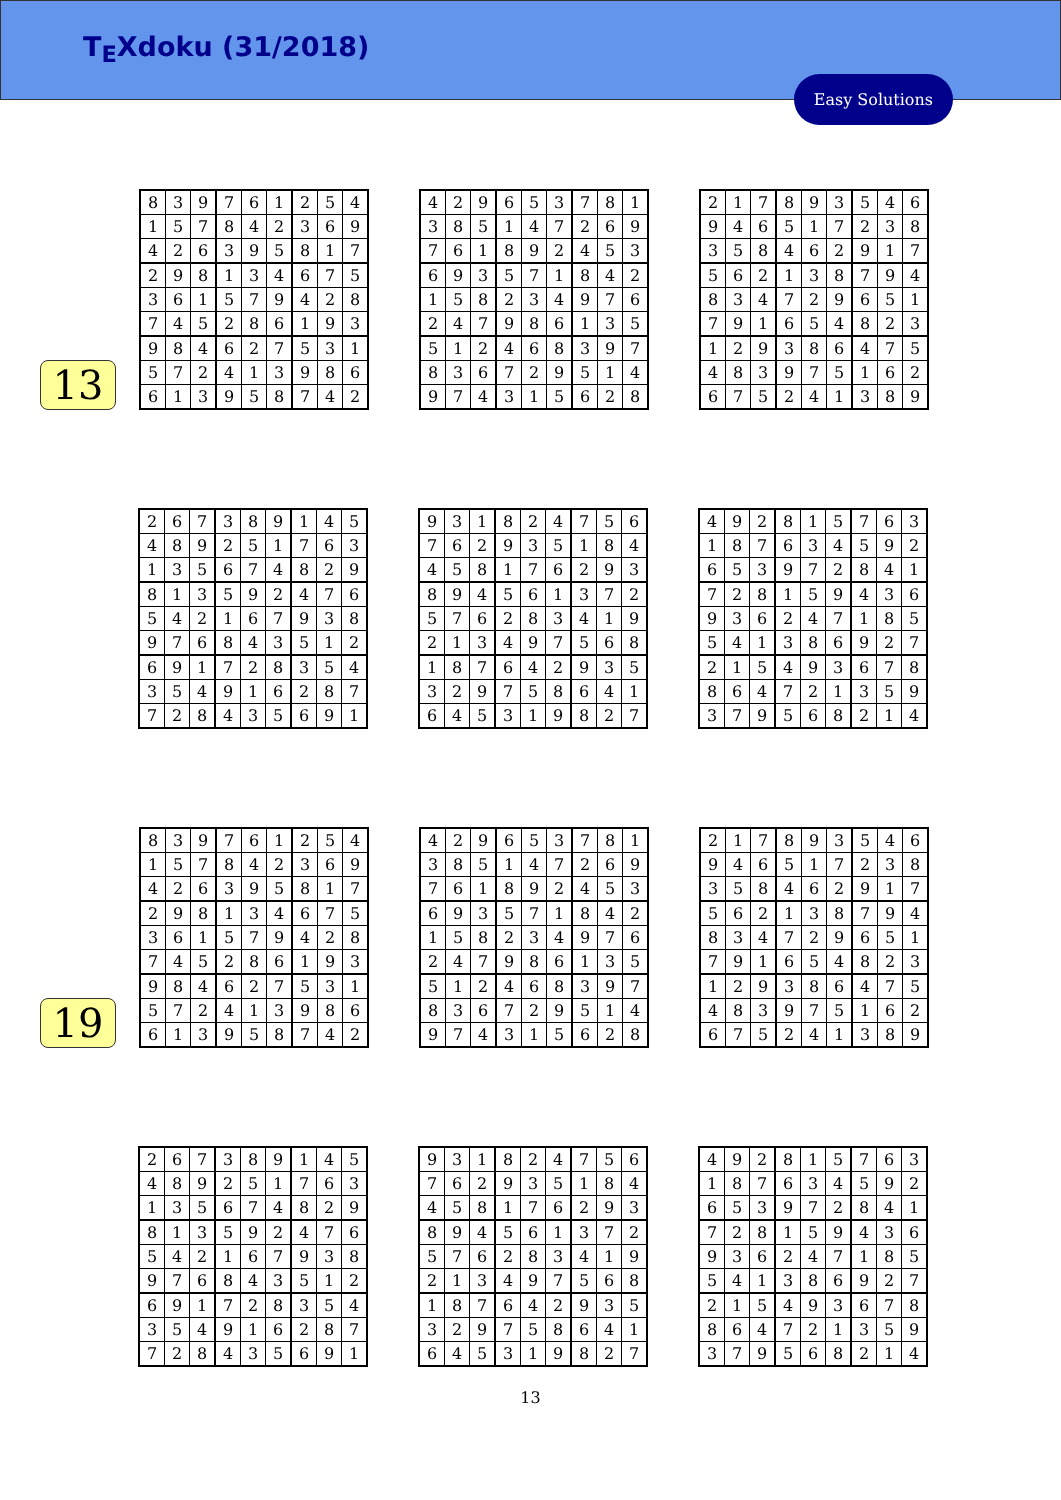T<sub>E</sub>Xdoku (31/2018)
Easy Solutions
13
| 8 | 3 | 9 | 7 | 6 | 1 | 2 | 5 | 4 |
| 1 | 5 | 7 | 8 | 4 | 2 | 3 | 6 | 9 |
| 4 | 2 | 6 | 3 | 9 | 5 | 8 | 1 | 7 |
| 2 | 9 | 8 | 1 | 3 | 4 | 6 | 7 | 5 |
| 3 | 6 | 1 | 5 | 7 | 9 | 4 | 2 | 8 |
| 7 | 4 | 5 | 2 | 8 | 6 | 1 | 9 | 3 |
| 9 | 8 | 4 | 6 | 2 | 7 | 5 | 3 | 1 |
| 5 | 7 | 2 | 4 | 1 | 3 | 9 | 8 | 6 |
| 6 | 1 | 3 | 9 | 5 | 8 | 7 | 4 | 2 |
| 4 | 2 | 9 | 6 | 5 | 3 | 7 | 8 | 1 |
| 3 | 8 | 5 | 1 | 4 | 7 | 2 | 6 | 9 |
| 7 | 6 | 1 | 8 | 9 | 2 | 4 | 5 | 3 |
| 6 | 9 | 3 | 5 | 7 | 1 | 8 | 4 | 2 |
| 1 | 5 | 8 | 2 | 3 | 4 | 9 | 7 | 6 |
| 2 | 4 | 7 | 9 | 8 | 6 | 1 | 3 | 5 |
| 5 | 1 | 2 | 4 | 6 | 8 | 3 | 9 | 7 |
| 8 | 3 | 6 | 7 | 2 | 9 | 5 | 1 | 4 |
| 9 | 7 | 4 | 3 | 1 | 5 | 6 | 2 | 8 |
| 2 | 1 | 7 | 8 | 9 | 3 | 5 | 4 | 6 |
| 9 | 4 | 6 | 5 | 1 | 7 | 2 | 3 | 8 |
| 3 | 5 | 8 | 4 | 6 | 2 | 9 | 1 | 7 |
| 5 | 6 | 2 | 1 | 3 | 8 | 7 | 9 | 4 |
| 8 | 3 | 4 | 7 | 2 | 9 | 6 | 5 | 1 |
| 7 | 9 | 1 | 6 | 5 | 4 | 8 | 2 | 3 |
| 1 | 2 | 9 | 3 | 8 | 6 | 4 | 7 | 5 |
| 4 | 8 | 3 | 9 | 7 | 5 | 1 | 6 | 2 |
| 6 | 7 | 5 | 2 | 4 | 1 | 3 | 8 | 9 |
| 2 | 6 | 7 | 3 | 8 | 9 | 1 | 4 | 5 |
| 4 | 8 | 9 | 2 | 5 | 1 | 7 | 6 | 3 |
| 1 | 3 | 5 | 6 | 7 | 4 | 8 | 2 | 9 |
| 8 | 1 | 3 | 5 | 9 | 2 | 4 | 7 | 6 |
| 5 | 4 | 2 | 1 | 6 | 7 | 9 | 3 | 8 |
| 9 | 7 | 6 | 8 | 4 | 3 | 5 | 1 | 2 |
| 6 | 9 | 1 | 7 | 2 | 8 | 3 | 5 | 4 |
| 3 | 5 | 4 | 9 | 1 | 6 | 2 | 8 | 7 |
| 7 | 2 | 8 | 4 | 3 | 5 | 6 | 9 | 1 |
| 9 | 3 | 1 | 8 | 2 | 4 | 7 | 5 | 6 |
| 7 | 6 | 2 | 9 | 3 | 5 | 1 | 8 | 4 |
| 4 | 5 | 8 | 1 | 7 | 6 | 2 | 9 | 3 |
| 8 | 9 | 4 | 5 | 6 | 1 | 3 | 7 | 2 |
| 5 | 7 | 6 | 2 | 8 | 3 | 4 | 1 | 9 |
| 2 | 1 | 3 | 4 | 9 | 7 | 5 | 6 | 8 |
| 1 | 8 | 7 | 6 | 4 | 2 | 9 | 3 | 5 |
| 3 | 2 | 9 | 7 | 5 | 8 | 6 | 4 | 1 |
| 6 | 4 | 5 | 3 | 1 | 9 | 8 | 2 | 7 |
| 4 | 9 | 2 | 8 | 1 | 5 | 7 | 6 | 3 |
| 1 | 8 | 7 | 6 | 3 | 4 | 5 | 9 | 2 |
| 6 | 5 | 3 | 9 | 7 | 2 | 8 | 4 | 1 |
| 7 | 2 | 8 | 1 | 5 | 9 | 4 | 3 | 6 |
| 9 | 3 | 6 | 2 | 4 | 7 | 1 | 8 | 5 |
| 5 | 4 | 1 | 3 | 8 | 6 | 9 | 2 | 7 |
| 2 | 1 | 5 | 4 | 9 | 3 | 6 | 7 | 8 |
| 8 | 6 | 4 | 7 | 2 | 1 | 3 | 5 | 9 |
| 3 | 7 | 9 | 5 | 6 | 8 | 2 | 1 | 4 |
19
| 8 | 3 | 9 | 7 | 6 | 1 | 2 | 5 | 4 |
| 1 | 5 | 7 | 8 | 4 | 2 | 3 | 6 | 9 |
| 4 | 2 | 6 | 3 | 9 | 5 | 8 | 1 | 7 |
| 2 | 9 | 8 | 1 | 3 | 4 | 6 | 7 | 5 |
| 3 | 6 | 1 | 5 | 7 | 9 | 4 | 2 | 8 |
| 7 | 4 | 5 | 2 | 8 | 6 | 1 | 9 | 3 |
| 9 | 8 | 4 | 6 | 2 | 7 | 5 | 3 | 1 |
| 5 | 7 | 2 | 4 | 1 | 3 | 9 | 8 | 6 |
| 6 | 1 | 3 | 9 | 5 | 8 | 7 | 4 | 2 |
| 4 | 2 | 9 | 6 | 5 | 3 | 7 | 8 | 1 |
| 3 | 8 | 5 | 1 | 4 | 7 | 2 | 6 | 9 |
| 7 | 6 | 1 | 8 | 9 | 2 | 4 | 5 | 3 |
| 6 | 9 | 3 | 5 | 7 | 1 | 8 | 4 | 2 |
| 1 | 5 | 8 | 2 | 3 | 4 | 9 | 7 | 6 |
| 2 | 4 | 7 | 9 | 8 | 6 | 1 | 3 | 5 |
| 5 | 1 | 2 | 4 | 6 | 8 | 3 | 9 | 7 |
| 8 | 3 | 6 | 7 | 2 | 9 | 5 | 1 | 4 |
| 9 | 7 | 4 | 3 | 1 | 5 | 6 | 2 | 8 |
| 2 | 1 | 7 | 8 | 9 | 3 | 5 | 4 | 6 |
| 9 | 4 | 6 | 5 | 1 | 7 | 2 | 3 | 8 |
| 3 | 5 | 8 | 4 | 6 | 2 | 9 | 1 | 7 |
| 5 | 6 | 2 | 1 | 3 | 8 | 7 | 9 | 4 |
| 8 | 3 | 4 | 7 | 2 | 9 | 6 | 5 | 1 |
| 7 | 9 | 1 | 6 | 5 | 4 | 8 | 2 | 3 |
| 1 | 2 | 9 | 3 | 8 | 6 | 4 | 7 | 5 |
| 4 | 8 | 3 | 9 | 7 | 5 | 1 | 6 | 2 |
| 6 | 7 | 5 | 2 | 4 | 1 | 3 | 8 | 9 |
| 2 | 6 | 7 | 3 | 8 | 9 | 1 | 4 | 5 |
| 4 | 8 | 9 | 2 | 5 | 1 | 7 | 6 | 3 |
| 1 | 3 | 5 | 6 | 7 | 4 | 8 | 2 | 9 |
| 8 | 1 | 3 | 5 | 9 | 2 | 4 | 7 | 6 |
| 5 | 4 | 2 | 1 | 6 | 7 | 9 | 3 | 8 |
| 9 | 7 | 6 | 8 | 4 | 3 | 5 | 1 | 2 |
| 6 | 9 | 1 | 7 | 2 | 8 | 3 | 5 | 4 |
| 3 | 5 | 4 | 9 | 1 | 6 | 2 | 8 | 7 |
| 7 | 2 | 8 | 4 | 3 | 5 | 6 | 9 | 1 |
| 9 | 3 | 1 | 8 | 2 | 4 | 7 | 5 | 6 |
| 7 | 6 | 2 | 9 | 3 | 5 | 1 | 8 | 4 |
| 4 | 5 | 8 | 1 | 7 | 6 | 2 | 9 | 3 |
| 8 | 9 | 4 | 5 | 6 | 1 | 3 | 7 | 2 |
| 5 | 7 | 6 | 2 | 8 | 3 | 4 | 1 | 9 |
| 2 | 1 | 3 | 4 | 9 | 7 | 5 | 6 | 8 |
| 1 | 8 | 7 | 6 | 4 | 2 | 9 | 3 | 5 |
| 3 | 2 | 9 | 7 | 5 | 8 | 6 | 4 | 1 |
| 6 | 4 | 5 | 3 | 1 | 9 | 8 | 2 | 7 |
| 4 | 9 | 2 | 8 | 1 | 5 | 7 | 6 | 3 |
| 1 | 8 | 7 | 6 | 3 | 4 | 5 | 9 | 2 |
| 6 | 5 | 3 | 9 | 7 | 2 | 8 | 4 | 1 |
| 7 | 2 | 8 | 1 | 5 | 9 | 4 | 3 | 6 |
| 9 | 3 | 6 | 2 | 4 | 7 | 1 | 8 | 5 |
| 5 | 4 | 1 | 3 | 8 | 6 | 9 | 2 | 7 |
| 2 | 1 | 5 | 4 | 9 | 3 | 6 | 7 | 8 |
| 8 | 6 | 4 | 7 | 2 | 1 | 3 | 5 | 9 |
| 3 | 7 | 9 | 5 | 6 | 8 | 2 | 1 | 4 |
13